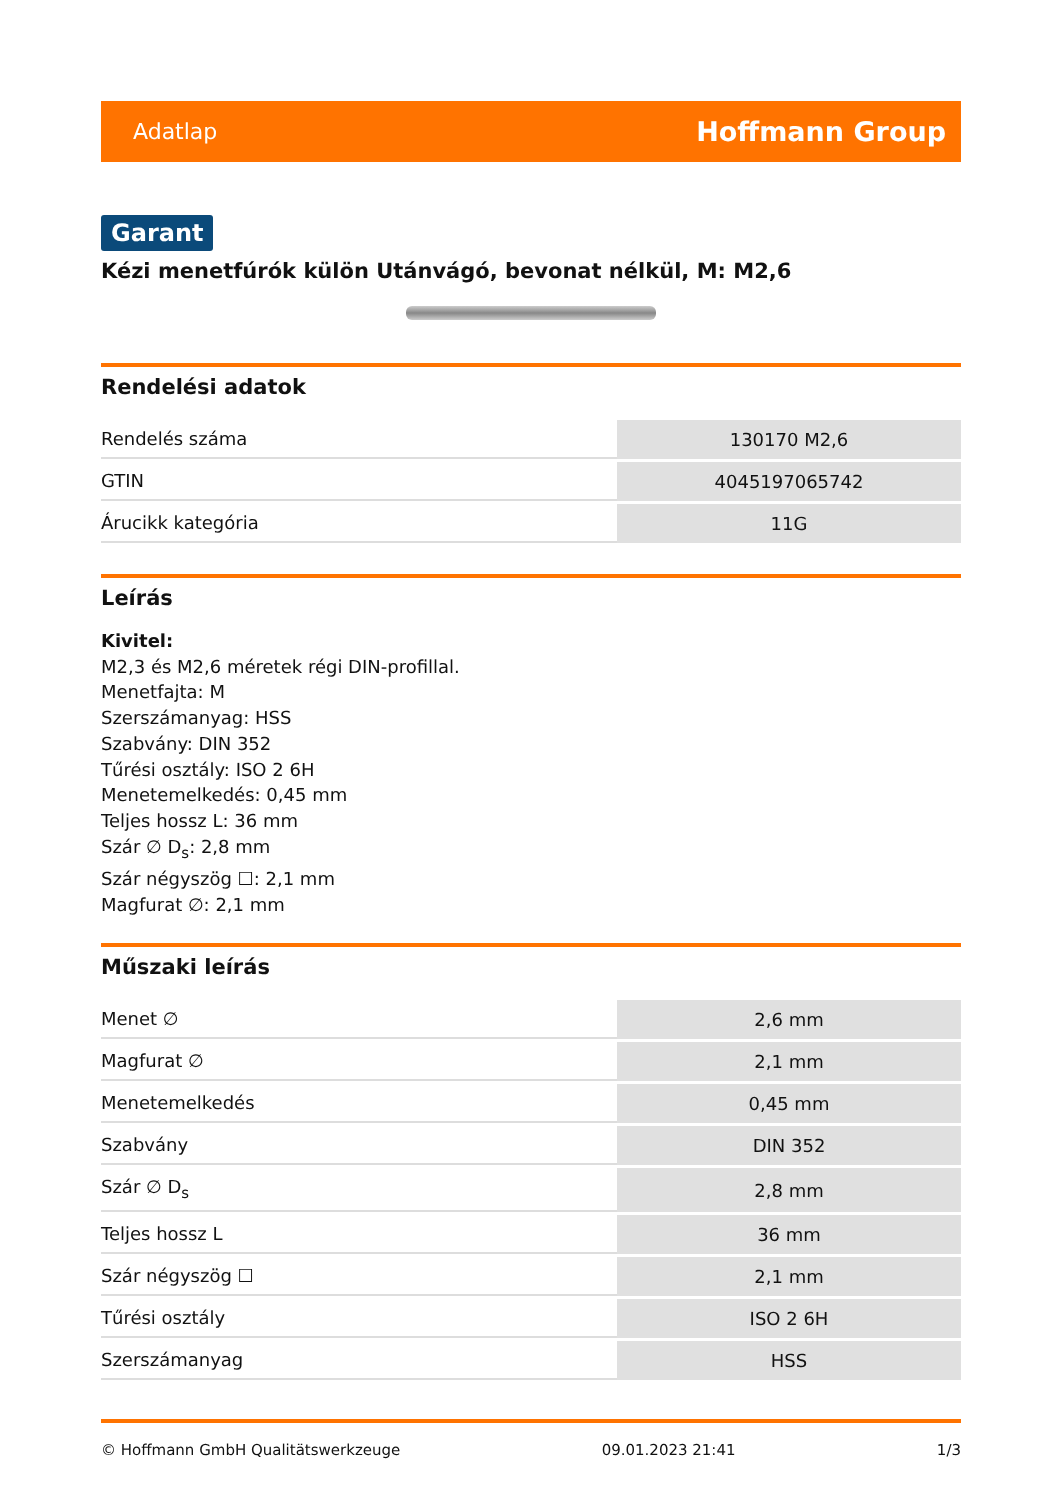Adatlap Hoffmann Group
Garant
Kézi menetfúrók külön Utánvágó, bevonat nélkül, M: M2,6
Rendelési adatok
| Rendelés száma | 130170 M2,6 |
| GTIN | 4045197065742 |
| Árucikk kategória | 11G |
Leírás
Kivitel:
M2,3 és M2,6 méretek régi DIN-profillal.
Menetfajta: M
Szerszámanyag: HSS
Szabvány: DIN 352
Tűrési osztály: ISO 2 6H
Menetemelkedés: 0,45 mm
Teljes hossz L: 36 mm
Szár ∅ D<sub>s</sub>: 2,8 mm
Szár négyszög ☐: 2,1 mm
Magfurat ∅: 2,1 mm
Műszaki leírás
| Menet ∅ | 2,6 mm |
| Magfurat ∅ | 2,1 mm |
| Menetemelkedés | 0,45 mm |
| Szabvány | DIN 352 |
| Szár ∅ D<sub>s</sub> | 2,8 mm |
| Teljes hossz L | 36 mm |
| Szár négyszög ☐ | 2,1 mm |
| Tűrési osztály | ISO 2 6H |
| Szerszámanyag | HSS |
© Hoffmann GmbH Qualitätswerkzeuge 09.01.2023 21:41 1/3